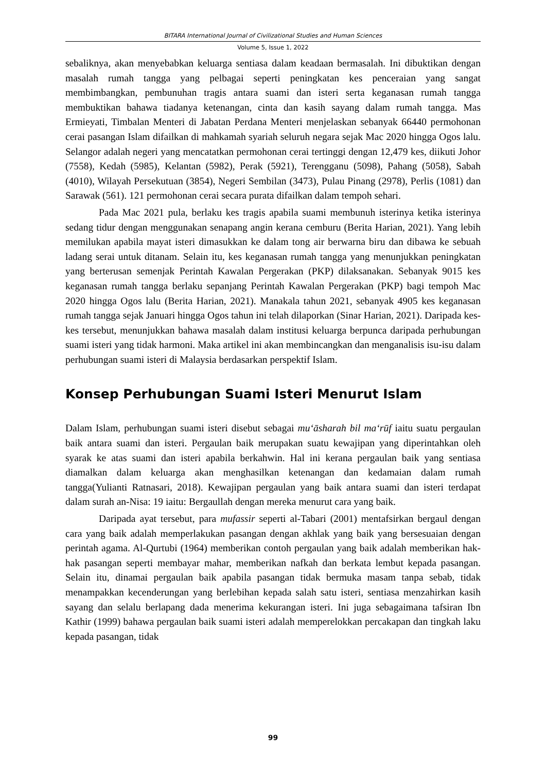BITARA International Journal of Civilizational Studies and Human Sciences
Volume 5, Issue 1, 2022
sebaliknya, akan menyebabkan keluarga sentiasa dalam keadaan bermasalah. Ini dibuktikan dengan masalah rumah tangga yang pelbagai seperti peningkatan kes penceraian yang sangat membimbangkan, pembunuhan tragis antara suami dan isteri serta keganasan rumah tangga membuktikan bahawa tiadanya ketenangan, cinta dan kasih sayang dalam rumah tangga. Mas Ermieyati, Timbalan Menteri di Jabatan Perdana Menteri menjelaskan sebanyak 66440 permohonan cerai pasangan Islam difailkan di mahkamah syariah seluruh negara sejak Mac 2020 hingga Ogos lalu. Selangor adalah negeri yang mencatatkan permohonan cerai tertinggi dengan 12,479 kes, diikuti Johor (7558), Kedah (5985), Kelantan (5982), Perak (5921), Terengganu (5098), Pahang (5058), Sabah (4010), Wilayah Persekutuan (3854), Negeri Sembilan (3473), Pulau Pinang (2978), Perlis (1081) dan Sarawak (561). 121 permohonan cerai secara purata difailkan dalam tempoh sehari.
Pada Mac 2021 pula, berlaku kes tragis apabila suami membunuh isterinya ketika isterinya sedang tidur dengan menggunakan senapang angin kerana cemburu (Berita Harian, 2021). Yang lebih memilukan apabila mayat isteri dimasukkan ke dalam tong air berwarna biru dan dibawa ke sebuah ladang serai untuk ditanam. Selain itu, kes keganasan rumah tangga yang menunjukkan peningkatan yang berterusan semenjak Perintah Kawalan Pergerakan (PKP) dilaksanakan. Sebanyak 9015 kes keganasan rumah tangga berlaku sepanjang Perintah Kawalan Pergerakan (PKP) bagi tempoh Mac 2020 hingga Ogos lalu (Berita Harian, 2021). Manakala tahun 2021, sebanyak 4905 kes keganasan rumah tangga sejak Januari hingga Ogos tahun ini telah dilaporkan (Sinar Harian, 2021). Daripada kes-kes tersebut, menunjukkan bahawa masalah dalam institusi keluarga berpunca daripada perhubungan suami isteri yang tidak harmoni. Maka artikel ini akan membincangkan dan menganalisis isu-isu dalam perhubungan suami isteri di Malaysia berdasarkan perspektif Islam.
Konsep Perhubungan Suami Isteri Menurut Islam
Dalam Islam, perhubungan suami isteri disebut sebagai mu‘āsharah bil ma‘rūf iaitu suatu pergaulan baik antara suami dan isteri. Pergaulan baik merupakan suatu kewajipan yang diperintahkan oleh syarak ke atas suami dan isteri apabila berkahwin. Hal ini kerana pergaulan baik yang sentiasa diamalkan dalam keluarga akan menghasilkan ketenangan dan kedamaian dalam rumah tangga(Yulianti Ratnasari, 2018). Kewajipan pergaulan yang baik antara suami dan isteri terdapat dalam surah an-Nisa: 19 iaitu: Bergaullah dengan mereka menurut cara yang baik.
Daripada ayat tersebut, para mufassir seperti al-Tabari (2001) mentafsirkan bergaul dengan cara yang baik adalah memperlakukan pasangan dengan akhlak yang baik yang bersesuaian dengan perintah agama. Al-Qurtubi (1964) memberikan contoh pergaulan yang baik adalah memberikan hak-hak pasangan seperti membayar mahar, memberikan nafkah dan berkata lembut kepada pasangan. Selain itu, dinamai pergaulan baik apabila pasangan tidak bermuka masam tanpa sebab, tidak menampakkan kecenderungan yang berlebihan kepada salah satu isteri, sentiasa menzahirkan kasih sayang dan selalu berlapang dada menerima kekurangan isteri. Ini juga sebagaimana tafsiran Ibn Kathir (1999) bahawa pergaulan baik suami isteri adalah memperelokkan percakapan dan tingkah laku kepada pasangan, tidak
99